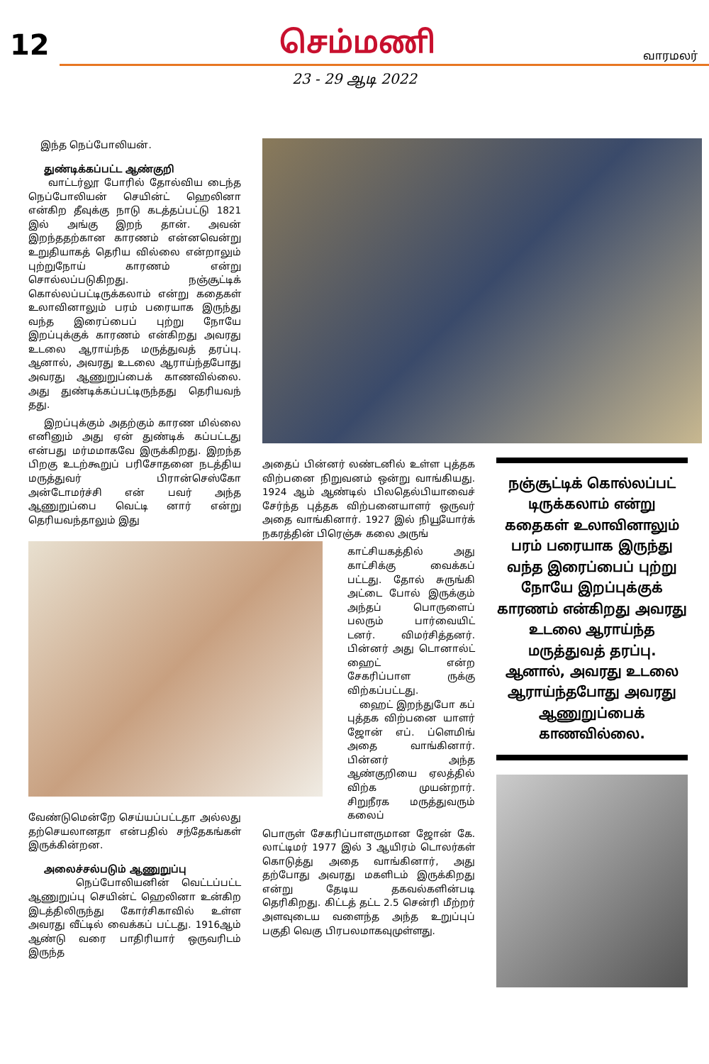12
செம்மணி
வாரமலர்
23 - 29 ஆடி 2022
இந்த நெப்போலியன்.
துண்டிக்கப்பட்ட ஆண்குறி
வாட்டர்லூ போரில் தோல்விய டைந்த நெப்போலியன் செயின்ட் ஹெலினா என்கிற தீவுக்கு நாடு கடத்தப்பட்டு 1821 இல் அங்கு இறந் தான். அவன் இறந்ததற்கான காரணம் என்னவென்று உறுதியாகத் தெரிய வில்லை என்றாலும் புற்றுநோய் காரணம் என்று சொல்லப்படுகிறது. நஞ்சூட்டிக் கொல்லப்பட்டிருக்கலாம் என்று கதைகள் உலாவினாலும் பரம் பரையாக இருந்து வந்த இரைப்பைப் புற்று நோயே இறப்புக்குக் காரணம் என்கிறது அவரது உடலை ஆராய்ந்த மருத்துவத் தரப்பு. ஆனால், அவரது உடலை ஆராய்ந்தபோது அவரது ஆணுறுப்பைக் காணவில்லை. அது துண்டிக்கப்பட்டிருந்தது தெரியவந் தது.
இறப்புக்கும் அதற்கும் காரண மில்லை எனினும் அது ஏன் துண்டிக் கப்பட்டது என்பது மர்மமாகவே இருக்கிறது. இறந்த பிறகு உடற்கூறுப் பரிசோதனை நடத்திய மருத்துவர் பிரான்செஸ்கோ அன்டோமர்ச்சி என் பவர் அந்த ஆணுறுப்பை வெட்டி னார் என்று தெரியவந்தாலும் இது
வேண்டுமென்றே செய்யப்பட்டதா அல்லது தற்செயலானதா என்பதில் சந்தேகங்கள் இருக்கின்றன.
அலைச்சல்படும் ஆணுறுப்பு
நெப்போலியனின் வெட்டப்பட்ட ஆணுறுப்பு செயின்ட் ஹெலினா உன்கிற இடத்திலிருந்து கோர்சிகாவில் உள்ள அவரது வீட்டில் வைக்கப் பட்டது. 1916ஆம் ஆண்டு வரை பாதிரியார் ஒருவரிடம் இருந்த
அதைப் பின்னர் லண்டனில் உள்ள புத்தக விற்பனை நிறுவனம் ஒன்று வாங்கியது. 1924 ஆம் ஆண்டில் பிலதெல்பியாவைச் சேர்ந்த புத்தக விற்பனையாளர் ஒருவர் அதை வாங்கினார். 1927 இல் நியூயோர்க் நகரத்தின் பிரெஞ்சு கலை அருங்
காட்சியகத்தில் அது காட்சிக்கு வைக்கப் பட்டது. தோல் சுருங்கி அட்டை போல் இருக்கும் அந்தப் பொருளைப் பலரும் பார்வையிட் டனர். விமர்சித்தனர். பின்னர் அது டொனால்ட் ஹைட் என்ற சேகரிப்பாள ருக்கு விற்கப்பட்டது.
ஹைட் இறந்துபோ கப் புத்தக விற்பனை யாளர் ஜோன் எப். ப்ளெமிங் அதை வாங்கினார். பின்னர் அந்த ஆண்குறியை ஏலத்தில் விற்க முயன்றார். சிறுநீரக மருத்துவரும் கலைப்
பொருள் சேகரிப்பாளருமான ஜோன் கே. லாட்டிமர் 1977 இல் 3 ஆயிரம் டொலர்கள் கொடுத்து அதை வாங்கினார், அது தற்போது அவரது மகளிடம் இருக்கிறது என்று தேடிய தகவல்களின்படி தெரிகிறது. கிட்டத் தட்ட 2.5 சென்ரி மீற்றர் அளவுடைய வளைந்த அந்த உறுப்புப் பகுதி வெகு பிரபலமாகவுமுள்ளது.
நஞ்சூட்டிக் கொல்லப்பட் டிருக்கலாம் என்று கதைகள் உலாவினாலும் பரம் பரையாக இருந்து வந்த இரைப்பைப் புற்று நோயே இறப்புக்குக் காரணம் என்கிறது அவரது உடலை ஆராய்ந்த மருத்துவத் தரப்பு. ஆனால், அவரது உடலை ஆராய்ந்தபோது அவரது ஆணுறுப்பைக் காணவில்லை.